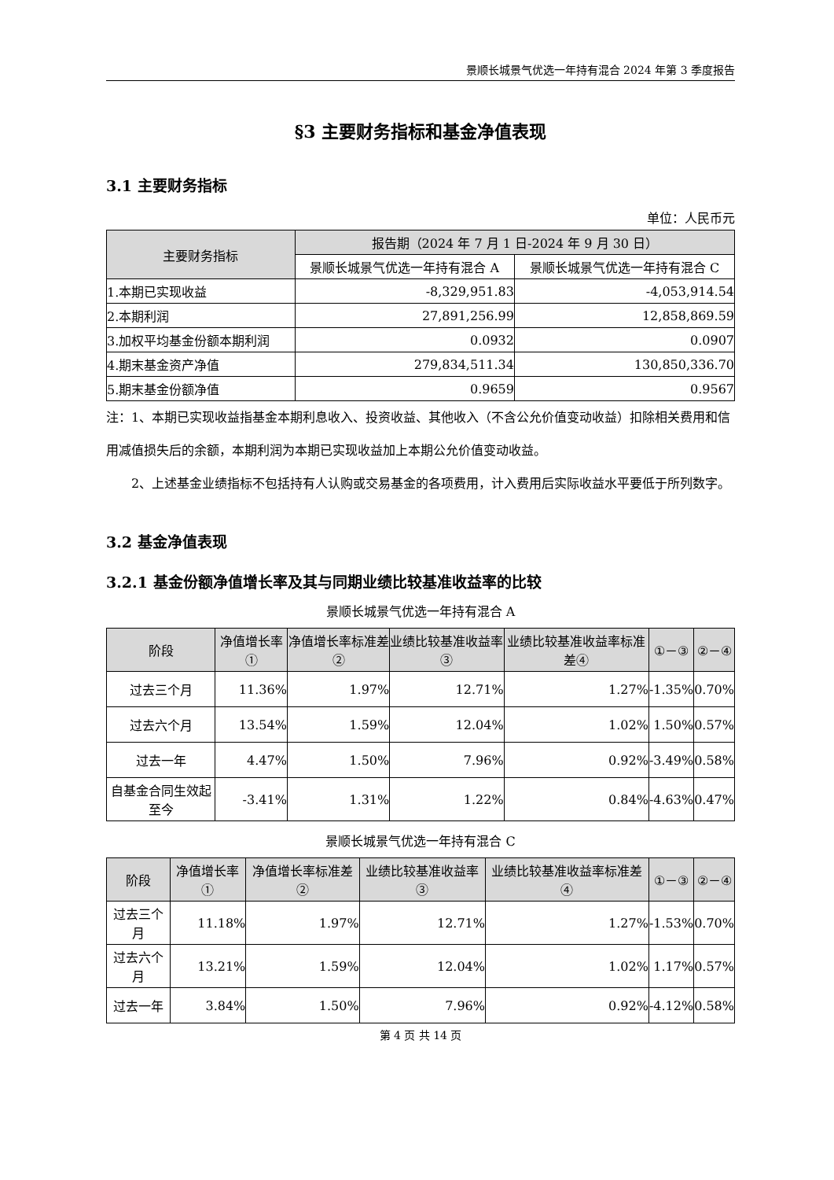景顺长城景气优选一年持有混合 2024 年第 3 季度报告
§3 主要财务指标和基金净值表现
3.1 主要财务指标
单位：人民币元
| 主要财务指标 | 报告期（2024 年 7 月 1 日-2024 年 9 月 30 日） | |
| --- | --- | --- |
| | 景顺长城景气优选一年持有混合 A | 景顺长城景气优选一年持有混合 C |
| 1.本期已实现收益 | -8,329,951.83 | -4,053,914.54 |
| 2.本期利润 | 27,891,256.99 | 12,858,869.59 |
| 3.加权平均基金份额本期利润 | 0.0932 | 0.0907 |
| 4.期末基金资产净值 | 279,834,511.34 | 130,850,336.70 |
| 5.期末基金份额净值 | 0.9659 | 0.9567 |
注：1、本期已实现收益指基金本期利息收入、投资收益、其他收入（不含公允价值变动收益）扣除相关费用和信用减值损失后的余额，本期利润为本期已实现收益加上本期公允价值变动收益。
2、上述基金业绩指标不包括持有人认购或交易基金的各项费用，计入费用后实际收益水平要低于所列数字。
3.2 基金净值表现
3.2.1 基金份额净值增长率及其与同期业绩比较基准收益率的比较
景顺长城景气优选一年持有混合 A
| 阶段 | 净值增长率① | 净值增长率标准差② | 业绩比较基准收益率③ | 业绩比较基准收益率标准差④ | ①－③ | ②－④ |
| --- | --- | --- | --- | --- | --- | --- |
| 过去三个月 | 11.36% | 1.97% | 12.71% | 1.27% | -1.35% | 0.70% |
| 过去六个月 | 13.54% | 1.59% | 12.04% | 1.02% | 1.50% | 0.57% |
| 过去一年 | 4.47% | 1.50% | 7.96% | 0.92% | -3.49% | 0.58% |
| 自基金合同生效起至今 | -3.41% | 1.31% | 1.22% | 0.84% | -4.63% | 0.47% |
景顺长城景气优选一年持有混合 C
| 阶段 | 净值增长率① | 净值增长率标准差② | 业绩比较基准收益率③ | 业绩比较基准收益率标准差④ | ①－③ | ②－④ |
| --- | --- | --- | --- | --- | --- | --- |
| 过去三个月 | 11.18% | 1.97% | 12.71% | 1.27% | -1.53% | 0.70% |
| 过去六个月 | 13.21% | 1.59% | 12.04% | 1.02% | 1.17% | 0.57% |
| 过去一年 | 3.84% | 1.50% | 7.96% | 0.92% | -4.12% | 0.58% |
第 4 页 共 14 页